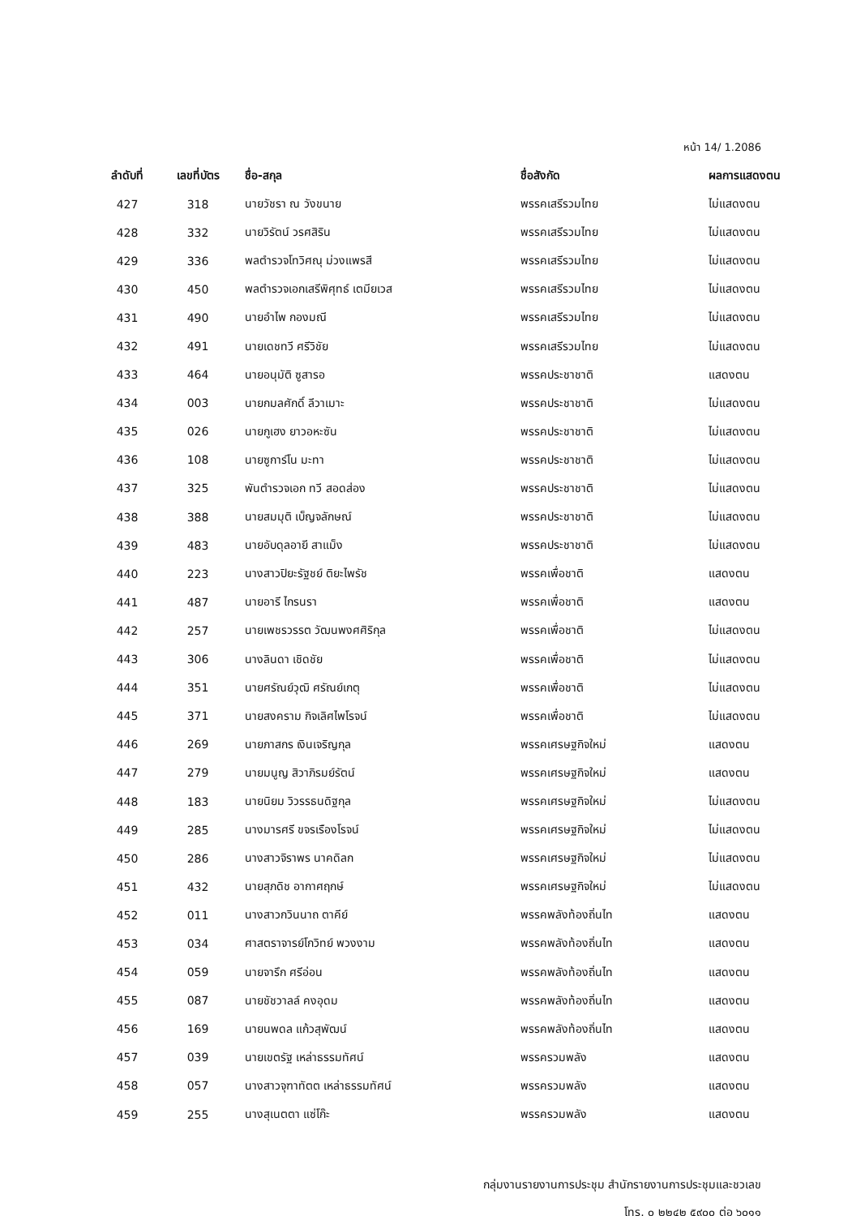หน้า 14/ 1.2086
| ลำดับที่ | เลขที่บัตร | ชื่อ-สกุล | ชื่อสังกัด | ผลการแสดงตน |
| --- | --- | --- | --- | --- |
| 427 | 318 | นายวัชรา ณ วังขนาย | พรรคเสรีรวมไทย | ไม่แสดงตน |
| 428 | 332 | นายวิรัตน์ วรศสิริน | พรรคเสรีรวมไทย | ไม่แสดงตน |
| 429 | 336 | พลตำรวจโทวิศณุ ม่วงแพรสี | พรรคเสรีรวมไทย | ไม่แสดงตน |
| 430 | 450 | พลตำรวจเอกเสรีพิศุทธ์ เตมียเวส | พรรคเสรีรวมไทย | ไม่แสดงตน |
| 431 | 490 | นายอำไพ กองมณี | พรรคเสรีรวมไทย | ไม่แสดงตน |
| 432 | 491 | นายเดชทวี ศรีวิชัย | พรรคเสรีรวมไทย | ไม่แสดงตน |
| 433 | 464 | นายอนุมัติ ซูสารอ | พรรคประชาชาติ | แสดงตน |
| 434 | 003 | นายกมลศักดิ์ ลีวาเมาะ | พรรคประชาชาติ | ไม่แสดงตน |
| 435 | 026 | นายกูเฮง ยาวอหะซัน | พรรคประชาชาติ | ไม่แสดงตน |
| 436 | 108 | นายซูการ์โน มะทา | พรรคประชาชาติ | ไม่แสดงตน |
| 437 | 325 | พันตำรวจเอก ทวี สอดส่อง | พรรคประชาชาติ | ไม่แสดงตน |
| 438 | 388 | นายสมมุติ เบ็ญจลักษณ์ | พรรคประชาชาติ | ไม่แสดงตน |
| 439 | 483 | นายอับดุลอายี สาแม็ง | พรรคประชาชาติ | ไม่แสดงตน |
| 440 | 223 | นางสาวปิยะรัฐชย์ ติยะไพรัช | พรรคเพื่อชาติ | แสดงตน |
| 441 | 487 | นายอารี ไกรนรา | พรรคเพื่อชาติ | แสดงตน |
| 442 | 257 | นายเพชรวรรต วัฒนพงศศิริกุล | พรรคเพื่อชาติ | ไม่แสดงตน |
| 443 | 306 | นางลินดา เชิดชัย | พรรคเพื่อชาติ | ไม่แสดงตน |
| 444 | 351 | นายศรัณย์วุฒิ ศรัณย์เกตุ | พรรคเพื่อชาติ | ไม่แสดงตน |
| 445 | 371 | นายสงคราม กิจเลิศไพโรจน์ | พรรคเพื่อชาติ | ไม่แสดงตน |
| 446 | 269 | นายภาสกร เงินเจริญกุล | พรรคเศรษฐกิจใหม่ | แสดงตน |
| 447 | 279 | นายมนูญ สิวาภิรมย์รัตน์ | พรรคเศรษฐกิจใหม่ | แสดงตน |
| 448 | 183 | นายนิยม วิวรรธนดิฐกุล | พรรคเศรษฐกิจใหม่ | ไม่แสดงตน |
| 449 | 285 | นางมารศรี ขจรเรืองโรจน์ | พรรคเศรษฐกิจใหม่ | ไม่แสดงตน |
| 450 | 286 | นางสาวจิราพร นาคดิลก | พรรคเศรษฐกิจใหม่ | ไม่แสดงตน |
| 451 | 432 | นายสุภดิช อากาศฤกษ์ | พรรคเศรษฐกิจใหม่ | ไม่แสดงตน |
| 452 | 011 | นางสาวกวินนาถ ตาคีย์ | พรรคพลังท้องถิ่นไท | แสดงตน |
| 453 | 034 | ศาสตราจารย์โกวิทย์ พวงงาม | พรรคพลังท้องถิ่นไท | แสดงตน |
| 454 | 059 | นายจารึก ศรีอ่อน | พรรคพลังท้องถิ่นไท | แสดงตน |
| 455 | 087 | นายชัชวาลล์ คงอุดม | พรรคพลังท้องถิ่นไท | แสดงตน |
| 456 | 169 | นายนพดล แก้วสุพัฒน์ | พรรคพลังท้องถิ่นไท | แสดงตน |
| 457 | 039 | นายเขตรัฐ เหล่าธรรมทัศน์ | พรรครวมพลัง | แสดงตน |
| 458 | 057 | นางสาวจุฑาทัตต เหล่าธรรมทัศน์ | พรรครวมพลัง | แสดงตน |
| 459 | 255 | นางสุเนตตา แซ่โก๊ะ | พรรครวมพลัง | แสดงตน |
กลุ่มงานรายงานการประชุม สำนักรายงานการประชุมและชวเลข
โทร. ๐ ๒๒๔๒ ๕๙๐๐ ต่อ ๖๐๑๑